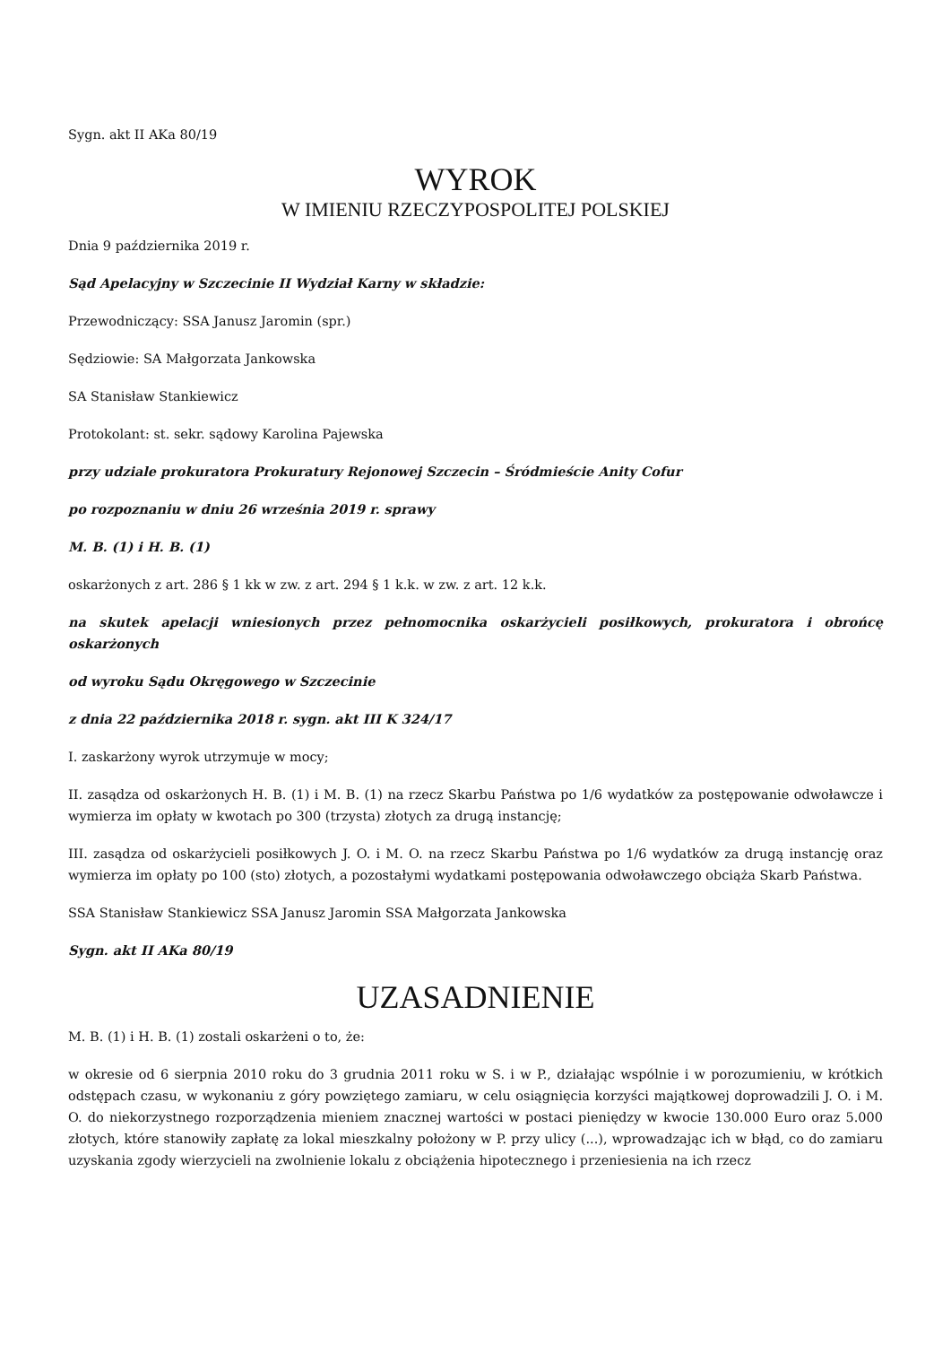Sygn. akt II AKa 80/19
WYROK
W IMIENIU RZECZYPOSPOLITEJ POLSKIEJ
Dnia 9 października 2019 r.
Sąd Apelacyjny w Szczecinie II Wydział Karny w składzie:
Przewodniczący: SSA Janusz Jaromin (spr.)
Sędziowie: SA Małgorzata Jankowska
SA Stanisław Stankiewicz
Protokolant: st. sekr. sądowy Karolina Pajewska
przy udziale prokuratora Prokuratury Rejonowej Szczecin – Śródmieście Anity Cofur
po rozpoznaniu w dniu 26 września 2019 r. sprawy
M. B. (1) i H. B. (1)
oskarżonych z art. 286 § 1 kk w zw. z art. 294 § 1 k.k. w zw. z art. 12 k.k.
na skutek apelacji wniesionych przez pełnomocnika oskarżycieli posiłkowych, prokuratora i obrońcę oskarżonych
od wyroku Sądu Okręgowego w Szczecinie
z dnia 22 października 2018 r. sygn. akt III K 324/17
I. zaskarżony wyrok utrzymuje w mocy;
II. zasądza od oskarżonych H. B. (1) i M. B. (1) na rzecz Skarbu Państwa po 1/6 wydatków za postępowanie odwoławcze i wymierza im opłaty w kwotach po 300 (trzysta) złotych za drugą instancję;
III. zasądza od oskarżycieli posiłkowych J. O. i M. O. na rzecz Skarbu Państwa po 1/6 wydatków za drugą instancję oraz wymierza im opłaty po 100 (sto) złotych, a pozostałymi wydatkami postępowania odwoławczego obciąża Skarb Państwa.
SSA Stanisław Stankiewicz SSA Janusz Jaromin SSA Małgorzata Jankowska
Sygn. akt II AKa 80/19
UZASADNIENIE
M. B. (1) i H. B. (1) zostali oskarżeni o to, że:
w okresie od 6 sierpnia 2010 roku do 3 grudnia 2011 roku w S. i w P., działając wspólnie i w porozumieniu, w krótkich odstępach czasu, w wykonaniu z góry powziętego zamiaru, w celu osiągnięcia korzyści majątkowej doprowadzili J. O. i M. O. do niekorzystnego rozporządzenia mieniem znacznej wartości w postaci pieniędzy w kwocie 130.000 Euro oraz 5.000 złotych, które stanowiły zapłatę za lokal mieszkalny położony w P. przy ulicy (...), wprowadzając ich w błąd, co do zamiaru uzyskania zgody wierzycieli na zwolnienie lokalu z obciążenia hipotecznego i przeniesienia na ich rzecz